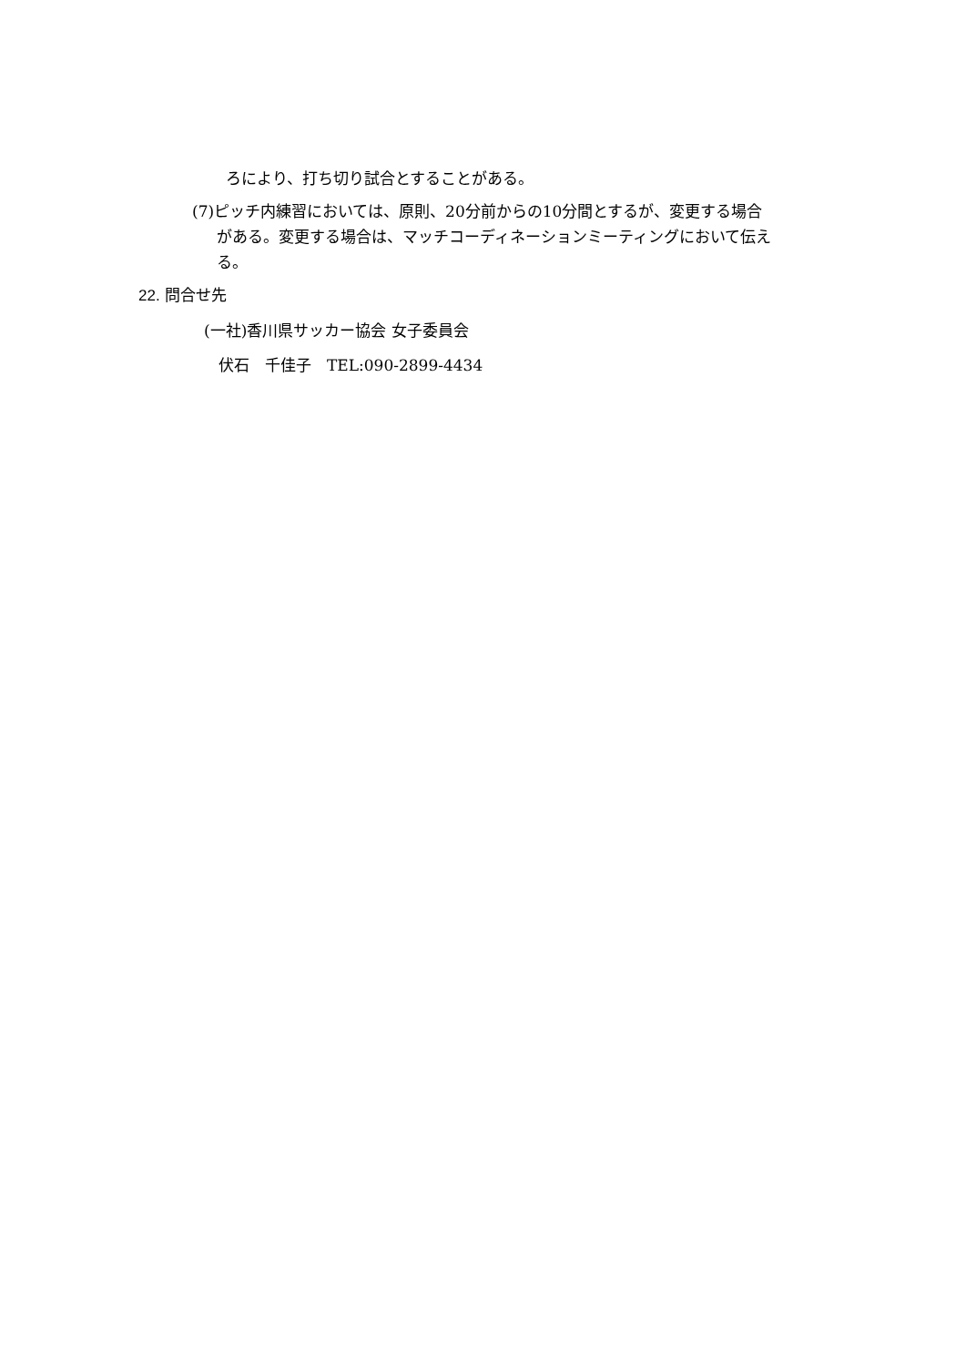ろにより、打ち切り試合とすることがある。
(7)ピッチ内練習においては、原則、20分前からの10分間とするが、変更する場合
がある。変更する場合は、マッチコーディネーションミーティングにおいて伝え
る。
22. 問合せ先
(一社)香川県サッカー協会 女子委員会
伏石　千佳子　TEL:090-2899-4434